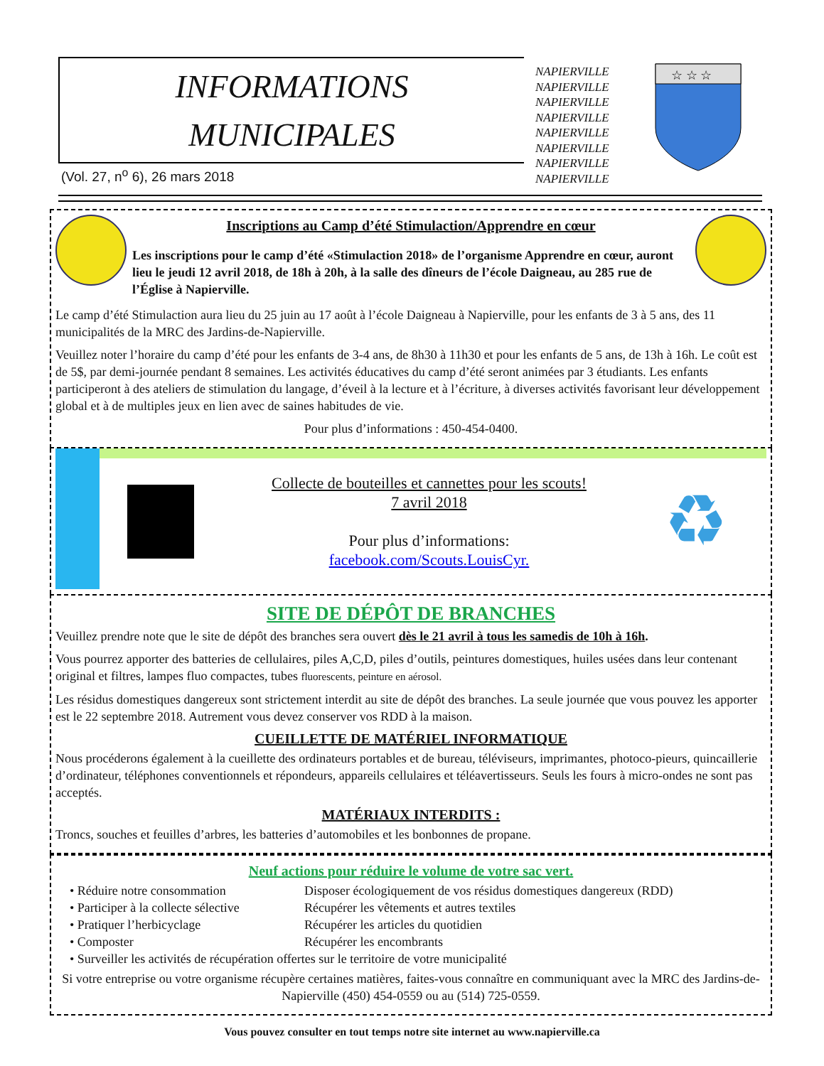INFORMATIONS
MUNICIPALES
NAPIERVILLE
NAPIERVILLE
NAPIERVILLE
NAPIERVILLE
NAPIERVILLE
NAPIERVILLE
NAPIERVILLE
NAPIERVILLE
☆ ☆ ☆
(Vol. 27, n<sup>o</sup> 6), 26 mars 2018
Inscriptions au Camp d’été Stimulaction/Apprendre en cœur
Les inscriptions pour le camp d’été «Stimulaction 2018» de l’organisme Apprendre en cœur, auront lieu le jeudi 12 avril 2018, de 18h à 20h, à la salle des dîneurs de l’école Daigneau, au 285 rue de l’Église à Napierville.
Le camp d’été Stimulaction aura lieu du 25 juin au 17 août à l’école Daigneau à Napierville, pour les enfants de 3 à 5 ans, des 11 municipalités de la MRC des Jardins-de-Napierville.
Veuillez noter l’horaire du camp d’été pour les enfants de 3-4 ans, de 8h30 à 11h30 et pour les enfants de 5 ans, de 13h à 16h. Le coût est de 5$, par demi-journée pendant 8 semaines. Les activités éducatives du camp d’été seront animées par 3 étudiants. Les enfants participeront à des ateliers de stimulation du langage, d’éveil à la lecture et à l’écriture, à diverses activités favorisant leur développement global et à de multiples jeux en lien avec de saines habitudes de vie.
Pour plus d’informations : 450-454-0400.
Collecte de bouteilles et cannettes pour les scouts!
7 avril 2018
Pour plus d’informations:
facebook.com/Scouts.LouisCyr.
♻
SITE DE DÉPÔT DE BRANCHES
Veuillez prendre note que le site de dépôt des branches sera ouvert dès le 21 avril à tous les samedis de 10h à 16h.
Vous pourrez apporter des batteries de cellulaires, piles A,C,D, piles d’outils, peintures domestiques, huiles usées dans leur contenant original et filtres, lampes fluo compactes, tubes fluorescents, peinture en aérosol.
Les résidus domestiques dangereux sont strictement interdit au site de dépôt des branches. La seule journée que vous pouvez les apporter est le 22 septembre 2018. Autrement vous devez conserver vos RDD à la maison.
CUEILLETTE DE MATÉRIEL INFORMATIQUE
Nous procéderons également à la cueillette des ordinateurs portables et de bureau, téléviseurs, imprimantes, photoco-pieurs, quincaillerie d’ordinateur, téléphones conventionnels et répondeurs, appareils cellulaires et téléavertisseurs. Seuls les fours à micro-ondes ne sont pas acceptés.
MATÉRIAUX INTERDITS :
Troncs, souches et feuilles d’arbres, les batteries d’automobiles et les bonbonnes de propane.
Neuf actions pour réduire le volume de votre sac vert.
• Réduire notre consommation Disposer écologiquement de vos résidus domestiques dangereux (RDD)
• Participer à la collecte sélective Récupérer les vêtements et autres textiles
• Pratiquer l’herbicyclage Récupérer les articles du quotidien
• Composter Récupérer les encombrants
• Surveiller les activités de récupération offertes sur le territoire de votre municipalité
Si votre entreprise ou votre organisme récupère certaines matières, faites-vous connaître en communiquant avec la MRC des Jardins-de-Napierville (450) 454-0559 ou au (514) 725-0559.
Vous pouvez consulter en tout temps notre site internet au www.napierville.ca